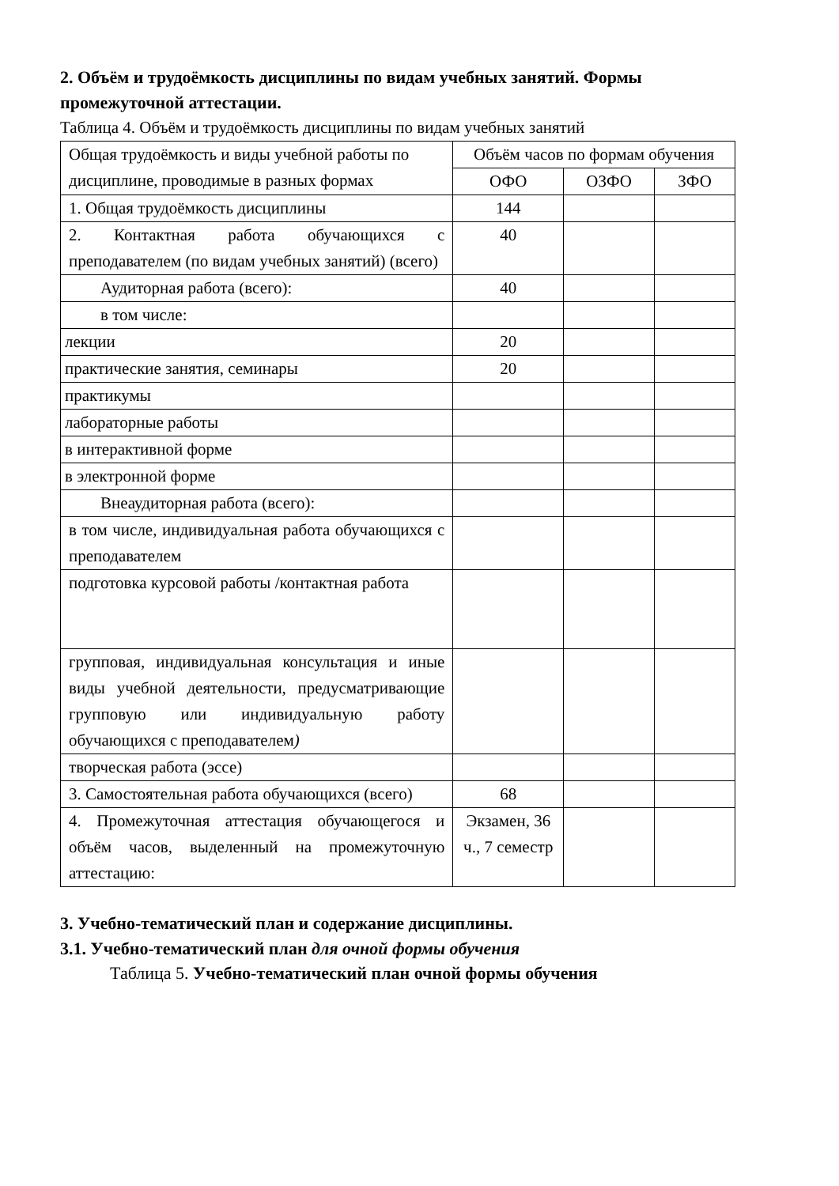2. Объём и трудоёмкость дисциплины по видам учебных занятий. Формы промежуточной аттестации.
Таблица 4. Объём и трудоёмкость дисциплины по видам учебных занятий
| Общая трудоёмкость и виды учебной работы по дисциплине, проводимые в разных формах | Объём часов по формам обучения | | |
| | ОФО | ОЗФО | ЗФО |
| 1. Общая трудоёмкость дисциплины | 144 | | |
| 2. Контактная работа обучающихся с преподавателем (по видам учебных занятий) (всего) | 40 | | |
| Аудиторная работа (всего): | 40 | | |
| в том числе: | | | |
| лекции | 20 | | |
| практические занятия, семинары | 20 | | |
| практикумы | | | |
| лабораторные работы | | | |
| в интерактивной форме | | | |
| в электронной форме | | | |
| Внеаудиторная работа (всего): | | | |
| в том числе, индивидуальная работа обучающихся с преподавателем | | | |
| подготовка курсовой работы /контактная работа | | | |
| групповая, индивидуальная консультация и иные виды учебной деятельности, предусматривающие групповую или индивидуальную работу обучающихся с преподавателем ) | | | |
| творческая работа (эссе) | | | |
| 3. Самостоятельная работа обучающихся (всего) | 68 | | |
| 4. Промежуточная аттестация обучающегося и объём часов, выделенный на промежуточную аттестацию: | Экзамен, 36 ч., 7 семестр | | |
3. Учебно-тематический план и содержание дисциплины.
3.1. Учебно-тематический план для очной формы обучения
Таблица 5. Учебно-тематический план очной формы обучения